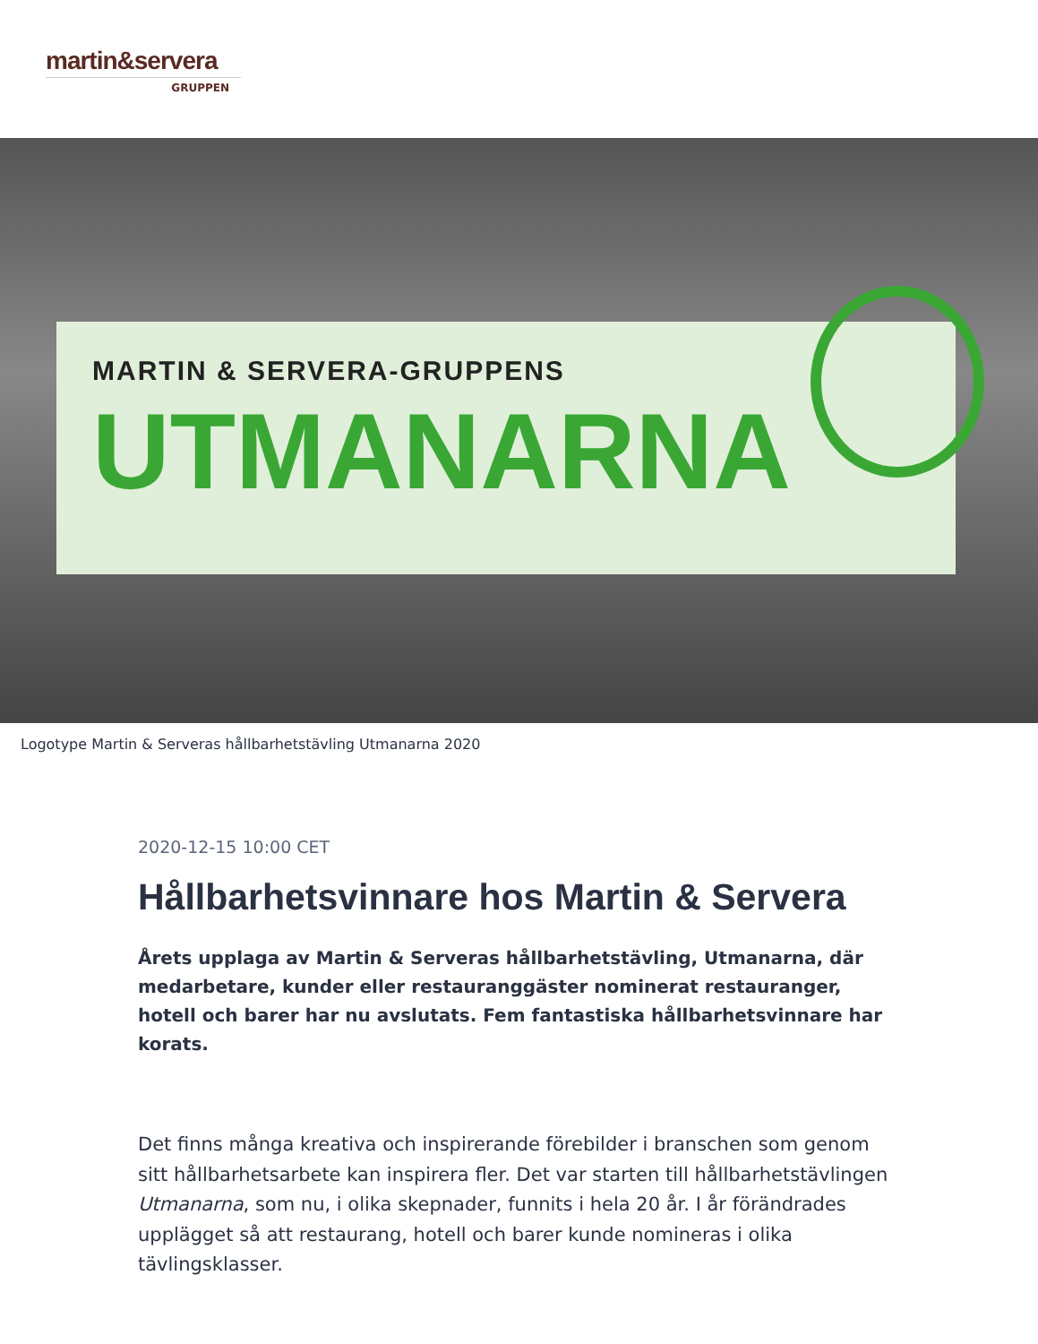martin&servera
GRUPPEN
MARTIN & SERVERA-GRUPPENS
UTMANARNA
Logotype Martin & Serveras hållbarhetstävling Utmanarna 2020
2020-12-15 10:00 CET
Hållbarhetsvinnare hos Martin & Servera
Årets upplaga av Martin & Serveras hållbarhetstävling, Utmanarna, där medarbetare, kunder eller restauranggäster nominerat restauranger, hotell och barer har nu avslutats. Fem fantastiska hållbarhetsvinnare har korats.
Det finns många kreativa och inspirerande förebilder i branschen som genom sitt hållbarhetsarbete kan inspirera fler. Det var starten till hållbarhetstävlingen Utmanarna, som nu, i olika skepnader, funnits i hela 20 år. I år förändrades upplägget så att restaurang, hotell och barer kunde nomineras i olika tävlingsklasser.